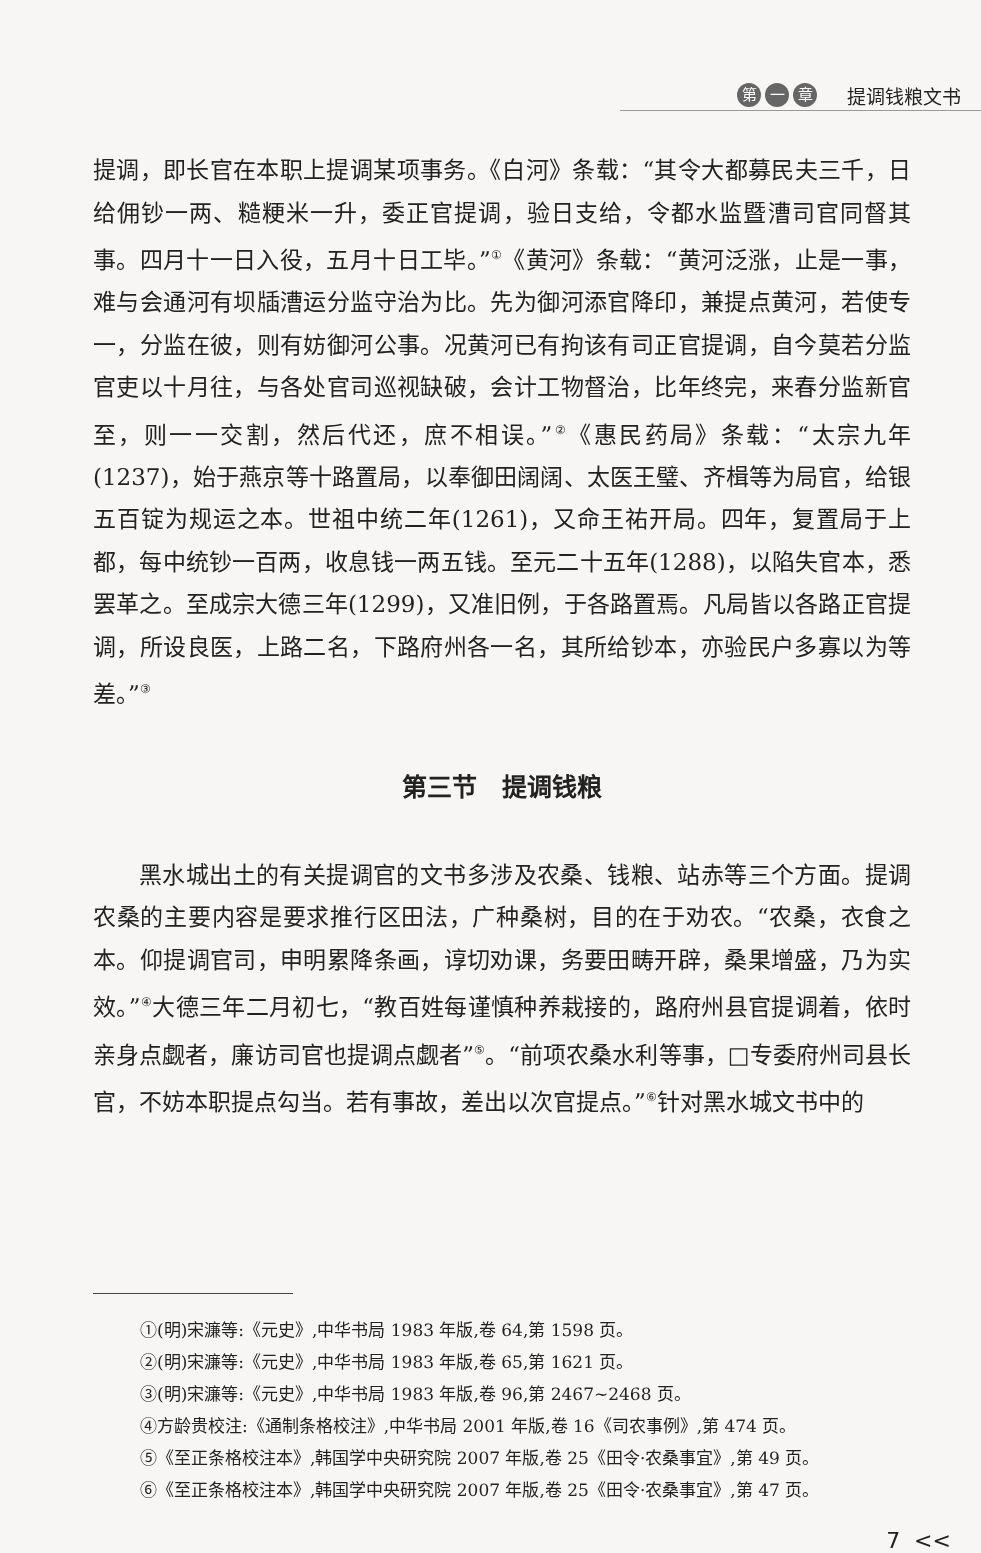第一 章
提调钱粮文书
提调，即长官在本职上提调某项事务。《白河》条载：“其令大都募民夫三千，日给佣钞一两、糙粳米一升，委正官提调，验日支给，令都水监暨漕司官同督其事。四月十一日入役，五月十日工毕。”<sup>①</sup>《黄河》条载：“黄河泛涨，止是一事，难与会通河有坝牐漕运分监守治为比。先为御河添官降印，兼提点黄河，若使专一，分监在彼，则有妨御河公事。况黄河已有拘该有司正官提调，自今莫若分监官吏以十月往，与各处官司巡视缺破，会计工物督治，比年终完，来春分监新官至，则一一交割，然后代还，庶不相误。”<sup>②</sup>《惠民药局》条载：“太宗九年(1237)，始于燕京等十路置局，以奉御田阔阔、太医王璧、齐楫等为局官，给银五百锭为规运之本。世祖中统二年(1261)，又命王祐开局。四年，复置局于上都，每中统钞一百两，收息钱一两五钱。至元二十五年(1288)，以陷失官本，悉罢革之。至成宗大德三年(1299)，又准旧例，于各路置焉。凡局皆以各路正官提调，所设良医，上路二名，下路府州各一名，其所给钞本，亦验民户多寡以为等差。”<sup>③</sup>
第三节　提调钱粮
黑水城出土的有关提调官的文书多涉及农桑、钱粮、站赤等三个方面。提调农桑的主要内容是要求推行区田法，广种桑树，目的在于劝农。“农桑，衣食之本。仰提调官司，申明累降条画，谆切劝课，务要田畴开辟，桑果增盛，乃为实效。”<sup>④</sup>大德三年二月初七，“教百姓每谨慎种养栽接的，路府州县官提调着，依时亲身点觑者，廉访司官也提调点觑者”<sup>⑤</sup>。“前项农桑水利等事，□专委府州司县长官，不妨本职提点勾当。若有事故，差出以次官提点。”<sup>⑥</sup>针对黑水城文书中的
①(明)宋濂等:《元史》,中华书局 1983 年版,卷 64,第 1598 页。
②(明)宋濂等:《元史》,中华书局 1983 年版,卷 65,第 1621 页。
③(明)宋濂等:《元史》,中华书局 1983 年版,卷 96,第 2467~2468 页。
④方龄贵校注:《通制条格校注》,中华书局 2001 年版,卷 16《司农事例》,第 474 页。
⑤《至正条格校注本》,韩国学中央研究院 2007 年版,卷 25《田令·农桑事宜》,第 49 页。
⑥《至正条格校注本》,韩国学中央研究院 2007 年版,卷 25《田令·农桑事宜》,第 47 页。
7 <<